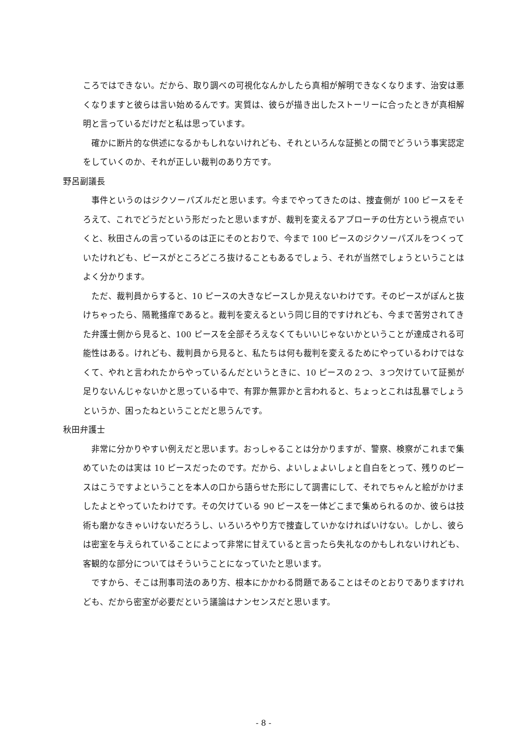ころではできない。だから、取り調べの可視化なんかしたら真相が解明できなくなります、治安は悪くなりますと彼らは言い始めるんです。実質は、彼らが描き出したストーリーに合ったときが真相解明と言っているだけだと私は思っています。
確かに断片的な供述になるかもしれないけれども、それといろんな証拠との間でどういう事実認定をしていくのか、それが正しい裁判のあり方です。
野呂副議長
事件というのはジクソーパズルだと思います。今までやってきたのは、捜査側が 100 ピースをそろえて、これでどうだという形だったと思いますが、裁判を変えるアプローチの仕方という視点でいくと、秋田さんの言っているのは正にそのとおりで、今まで 100 ピースのジクソーパズルをつくっていたけれども、ピースがところどころ抜けることもあるでしょう、それが当然でしょうということはよく分かります。
ただ、裁判員からすると、10 ピースの大きなピースしか見えないわけです。そのピースがぽんと抜けちゃったら、隔靴掻痒であると。裁判を変えるという同じ目的ですけれども、今まで苦労されてきた弁護士側から見ると、100 ピースを全部そろえなくてもいいじゃないかということが達成される可能性はある。けれども、裁判員から見ると、私たちは何も裁判を変えるためにやっているわけではなくて、やれと言われたからやっているんだというときに、10 ピースの２つ、３つ欠けていて証拠が足りないんじゃないかと思っている中で、有罪か無罪かと言われると、ちょっとこれは乱暴でしょうというか、困ったねということだと思うんです。
秋田弁護士
非常に分かりやすい例えだと思います。おっしゃることは分かりますが、警察、検察がこれまで集めていたのは実は 10 ピースだったのです。だから、よいしょよいしょと自白をとって、残りのピースはこうですよということを本人の口から語らせた形にして調書にして、それでちゃんと絵がかけましたよとやっていたわけです。その欠けている 90 ピースを一体どこまで集められるのか、彼らは技術も磨かなきゃいけないだろうし、いろいろやり方で捜査していかなければいけない。しかし、彼らは密室を与えられていることによって非常に甘えていると言ったら失礼なのかもしれないけれども、客観的な部分についてはそういうことになっていたと思います。
ですから、そこは刑事司法のあり方、根本にかかわる問題であることはそのとおりでありますけれども、だから密室が必要だという議論はナンセンスだと思います。
- 8 -